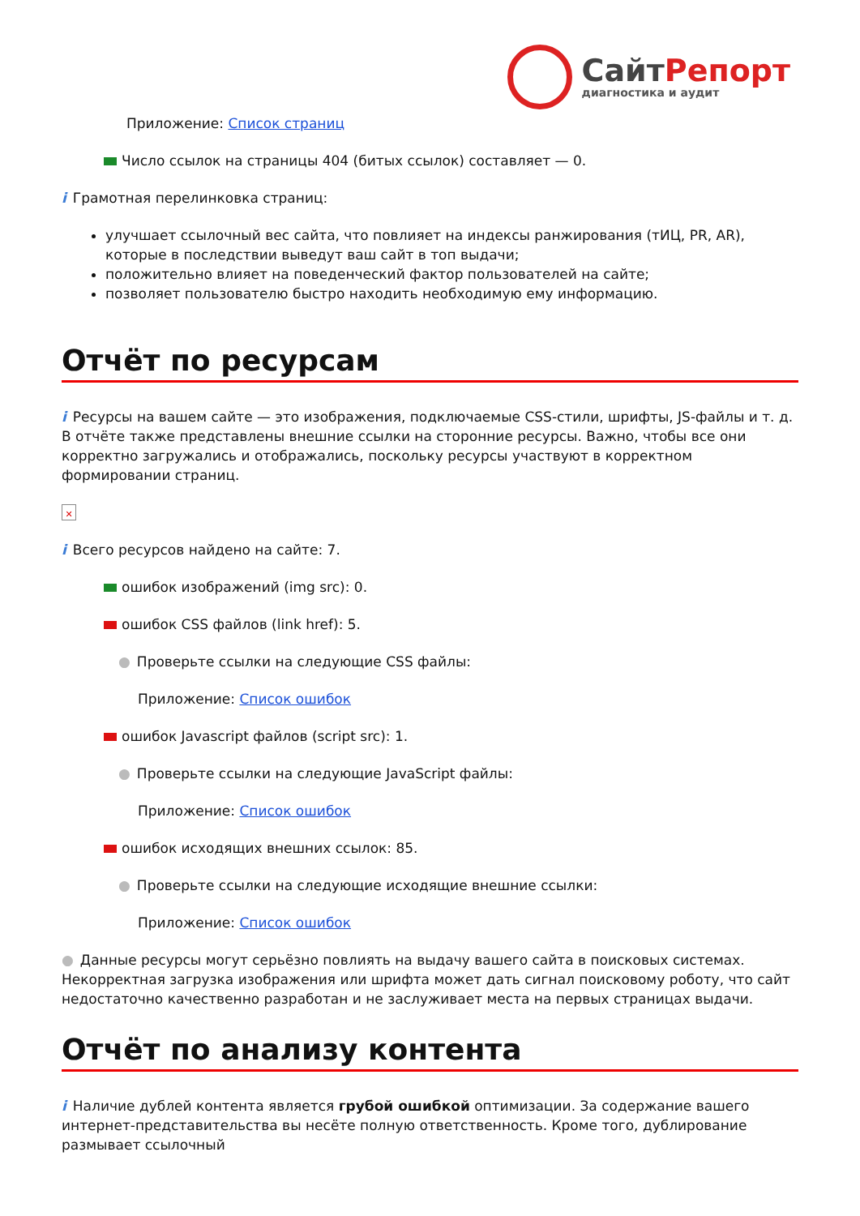СайтРепорт
диагностика и аудит
Приложение: Список страниц
Число ссылок на страницы 404 (битых ссылок) составляет — 0.
i Грамотная перелинковка страниц:
улучшает ссылочный вес сайта, что повлияет на индексы ранжирования (тИЦ, PR, AR), которые в последствии выведут ваш сайт в топ выдачи;
положительно влияет на поведенческий фактор пользователей на сайте;
позволяет пользователю быстро находить необходимую ему информацию.
Отчёт по ресурсам
i Ресурсы на вашем сайте — это изображения, подключаемые CSS-стили, шрифты, JS-файлы и т. д. В отчёте также представлены внешние ссылки на сторонние ресурсы. Важно, чтобы все они корректно загружались и отображались, поскольку ресурсы участвуют в корректном формировании страниц.
✕
i Всего ресурсов найдено на сайте: 7.
ошибок изображений (img src): 0.
ошибок CSS файлов (link href): 5.
● Проверьте ссылки на следующие CSS файлы:
Приложение: Список ошибок
ошибок Javascript файлов (script src): 1.
● Проверьте ссылки на следующие JavaScript файлы:
Приложение: Список ошибок
ошибок исходящих внешних ссылок: 85.
● Проверьте ссылки на следующие исходящие внешние ссылки:
Приложение: Список ошибок
● Данные ресурсы могут серьёзно повлиять на выдачу вашего сайта в поисковых системах. Некорректная загрузка изображения или шрифта может дать сигнал поисковому роботу, что сайт недостаточно качественно разработан и не заслуживает места на первых страницах выдачи.
Отчёт по анализу контента
i Наличие дублей контента является грубой ошибкой оптимизации. За содержание вашего интернет-представительства вы несёте полную ответственность. Кроме того, дублирование размывает ссылочный